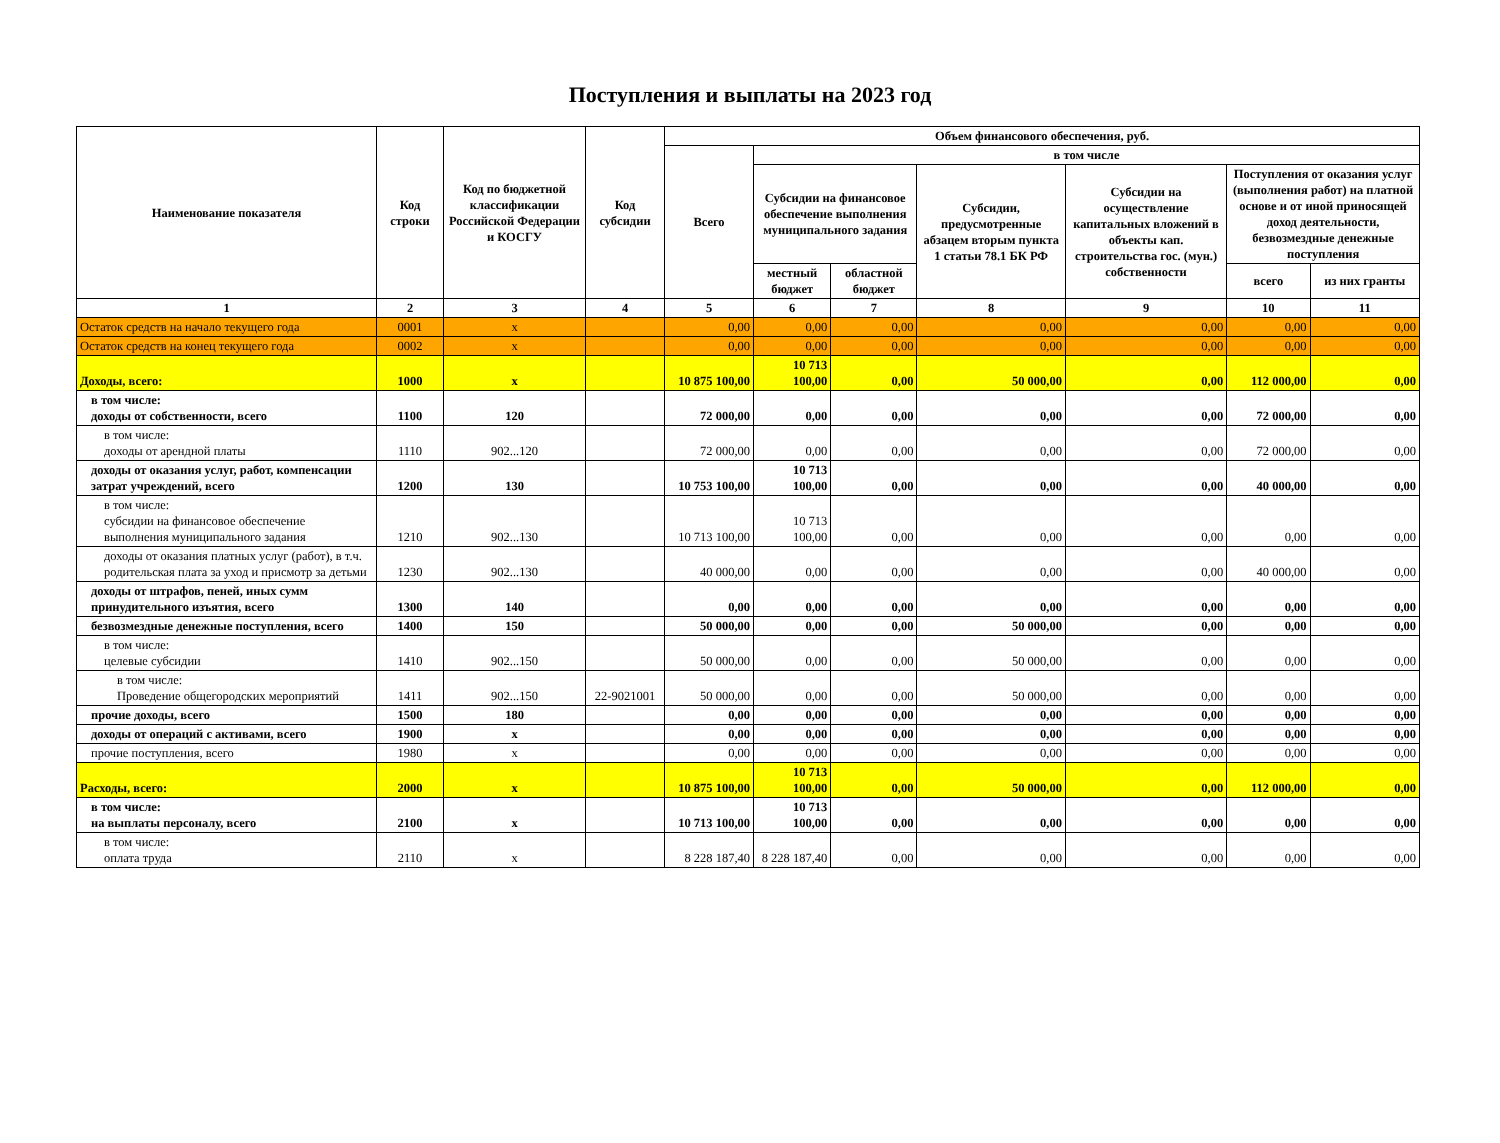Поступления и выплаты на 2023 год
| Наименование показателя | Код строки | Код по бюджетной классификации Российской Федерации и КОСГУ | Код субсидии | Объем финансового обеспечения, руб. | | | | | | |
| --- | --- | --- | --- | --- | --- | --- | --- | --- | --- | --- |
| | | | | Всего | в том числе | | | | | |
| | | | | | Субсидии на финансовое обеспечение выполнения муниципального задания | | Субсидии, предусмотренные абзацем вторым пункта 1 статьи 78.1 БК РФ | Субсидии на осуществление капитальных вложений в объекты кап. строительства гос. (мун.) собственности | Поступления от оказания услуг (выполнения работ) на платной основе и от иной приносящей доход деятельности, безвозмездные денежные поступления | |
| | | | | | местный бюджет | областной бюджет | | | всего | из них гранты |
| 1 | 2 | 3 | 4 | 5 | 6 | 7 | 8 | 9 | 10 | 11 |
| Остаток средств на начало текущего года | 0001 | x | | 0,00 | 0,00 | 0,00 | 0,00 | 0,00 | 0,00 | 0,00 |
| Остаток средств на конец текущего года | 0002 | x | | 0,00 | 0,00 | 0,00 | 0,00 | 0,00 | 0,00 | 0,00 |
| Доходы, всего: | 1000 | x | | 10 875 100,00 | 10 713 100,00 | 0,00 | 50 000,00 | 0,00 | 112 000,00 | 0,00 |
| в том числе: доходы от собственности, всего | 1100 | 120 | | 72 000,00 | 0,00 | 0,00 | 0,00 | 0,00 | 72 000,00 | 0,00 |
| в том числе: доходы от арендной платы | 1110 | 902...120 | | 72 000,00 | 0,00 | 0,00 | 0,00 | 0,00 | 72 000,00 | 0,00 |
| доходы от оказания услуг, работ, компенсации затрат учреждений, всего | 1200 | 130 | | 10 753 100,00 | 10 713 100,00 | 0,00 | 0,00 | 0,00 | 40 000,00 | 0,00 |
| в том числе: субсидии на финансовое обеспечение выполнения муниципального задания | 1210 | 902...130 | | 10 713 100,00 | 10 713 100,00 | 0,00 | 0,00 | 0,00 | 0,00 | 0,00 |
| доходы от оказания платных услуг (работ), в т.ч. родительская плата за уход и присмотр за детьми | 1230 | 902...130 | | 40 000,00 | 0,00 | 0,00 | 0,00 | 0,00 | 40 000,00 | 0,00 |
| доходы от штрафов, пеней, иных сумм принудительного изъятия, всего | 1300 | 140 | | 0,00 | 0,00 | 0,00 | 0,00 | 0,00 | 0,00 | 0,00 |
| безвозмездные денежные поступления, всего | 1400 | 150 | | 50 000,00 | 0,00 | 0,00 | 50 000,00 | 0,00 | 0,00 | 0,00 |
| в том числе: целевые субсидии | 1410 | 902...150 | | 50 000,00 | 0,00 | 0,00 | 50 000,00 | 0,00 | 0,00 | 0,00 |
| в том числе: Проведение общегородских мероприятий | 1411 | 902...150 | 22-9021001 | 50 000,00 | 0,00 | 0,00 | 50 000,00 | 0,00 | 0,00 | 0,00 |
| прочие доходы, всего | 1500 | 180 | | 0,00 | 0,00 | 0,00 | 0,00 | 0,00 | 0,00 | 0,00 |
| доходы от операций с активами, всего | 1900 | x | | 0,00 | 0,00 | 0,00 | 0,00 | 0,00 | 0,00 | 0,00 |
| прочие поступления, всего | 1980 | x | | 0,00 | 0,00 | 0,00 | 0,00 | 0,00 | 0,00 | 0,00 |
| Расходы, всего: | 2000 | x | | 10 875 100,00 | 10 713 100,00 | 0,00 | 50 000,00 | 0,00 | 112 000,00 | 0,00 |
| в том числе: на выплаты персоналу, всего | 2100 | x | | 10 713 100,00 | 10 713 100,00 | 0,00 | 0,00 | 0,00 | 0,00 | 0,00 |
| в том числе: оплата труда | 2110 | x | | 8 228 187,40 | 8 228 187,40 | 0,00 | 0,00 | 0,00 | 0,00 | 0,00 |